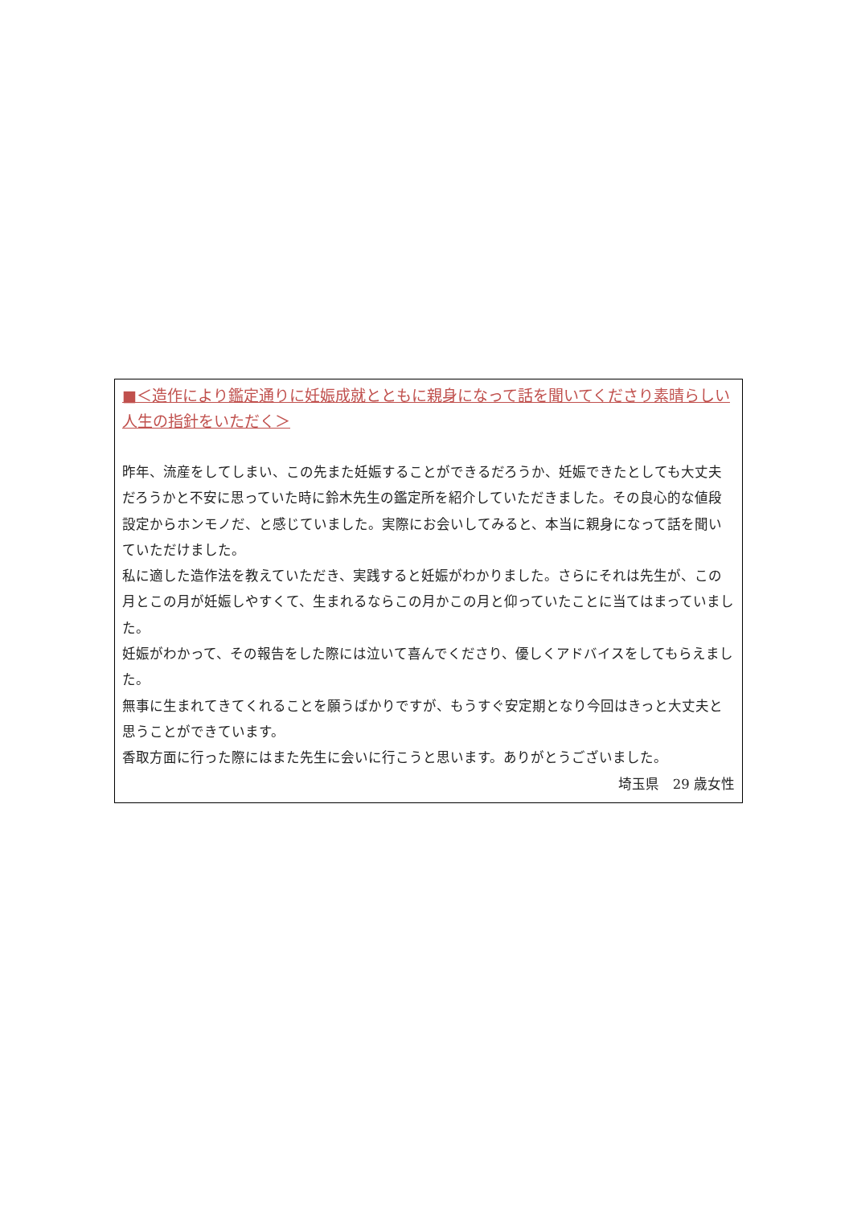■＜造作により鑑定通りに妊娠成就とともに親身になって話を聞いてくださり素晴らしい人生の指針をいただく＞
昨年、流産をしてしまい、この先また妊娠することができるだろうか、妊娠できたとしても大丈夫だろうかと不安に思っていた時に鈴木先生の鑑定所を紹介していただきました。その良心的な値段設定からホンモノだ、と感じていました。実際にお会いしてみると、本当に親身になって話を聞いていただけました。
私に適した造作法を教えていただき、実践すると妊娠がわかりました。さらにそれは先生が、この月とこの月が妊娠しやすくて、生まれるならこの月かこの月と仰っていたことに当てはまっていました。
妊娠がわかって、その報告をした際には泣いて喜んでくださり、優しくアドバイスをしてもらえました。
無事に生まれてきてくれることを願うばかりですが、もうすぐ安定期となり今回はきっと大丈夫と思うことができています。
香取方面に行った際にはまた先生に会いに行こうと思います。ありがとうございました。
埼玉県　29 歳女性